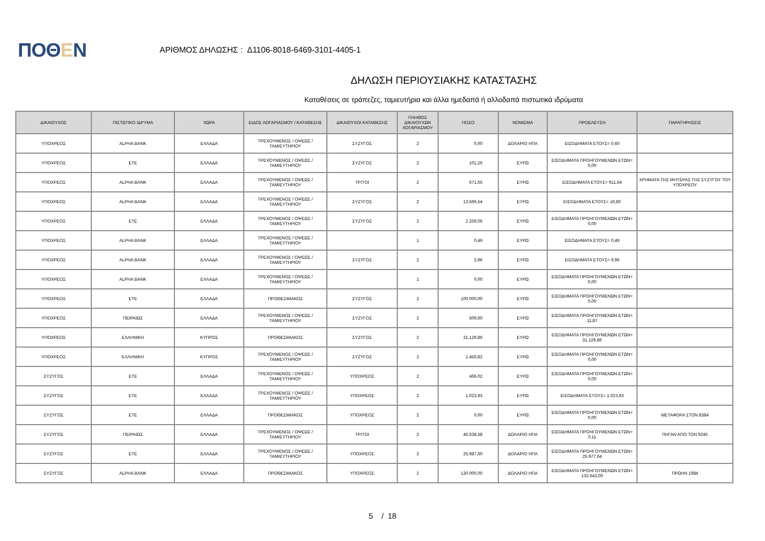ΠΟΘΕΝ
ΑΡΙΘΜΟΣ ΔΗΛΩΣΗΣ : Δ1106-8018-6469-3101-4405-1
ΔΗΛΩΣΗ ΠΕΡΙΟΥΣΙΑΚΗΣ ΚΑΤΑΣΤΑΣΗΣ
Καταθέσεις σε τράπεζες, ταμιευτήρια και άλλα ημεδαπά ή αλλοδαπά πιστωτικά ιδρύματα
| ΔΙΚΑΙΟΥΧΟΣ | ΠΙΣΤΩΤΙΚΟ ΙΔΡΥΜΑ | ΧΩΡΑ | ΕΙΔΟΣ ΛΟΓΑΡΙΑΣΜΟΥ / ΚΑΤΑΘΕΣΗΣ | ΔΙΚΑΙΟΥΧΟΙ ΚΑΤΑΘΕΣΗΣ | ΠΛΗΘΟΣ ΔΙΚΑΙΟΥΧΩΝ ΛΟΓΑΡΙΑΣΜΟΥ | ΠΟΣΟ | ΝΟΜΙΣΜΑ | ΠΡΟΕΛΕΥΣΗ | ΠΑΡΑΤΗΡΗΣΕΙΣ |
| --- | --- | --- | --- | --- | --- | --- | --- | --- | --- |
| ΥΠΟΧΡΕΟΣ | ALPHA BANK | ΕΛΛΑΔΑ | ΤΡΕΧΟΥΜΕΝΟΣ / ΟΨΕΩΣ / ΤΑΜΙΕΥΤΗΡΙΟΥ | ΣΥΖΥΓΟΣ | 2 | 0,00 | ΔΟΛΑΡΙΟ ΗΠΑ | ΕΙΣΟΔΗΜΑΤΑ ΕΤΟΥΣ= 0,60 | |
| ΥΠΟΧΡΕΟΣ | ΕΤΕ | ΕΛΛΑΔΑ | ΤΡΕΧΟΥΜΕΝΟΣ / ΟΨΕΩΣ / ΤΑΜΙΕΥΤΗΡΙΟΥ | ΣΥΖΥΓΟΣ | 2 | 101,26 | ΕΥΡΩ | ΕΙΣΟΔΗΜΑΤΑ ΠΡΟΗΓΟΥΜΕΝΩΝ ΕΤΩΝ= 0,00 | |
| ΥΠΟΧΡΕΟΣ | ALPHA BANK | ΕΛΛΑΔΑ | ΤΡΕΧΟΥΜΕΝΟΣ / ΟΨΕΩΣ / ΤΑΜΙΕΥΤΗΡΙΟΥ | ΤΡΙΤΟΙ | 2 | 671,65 | ΕΥΡΩ | ΕΙΣΟΔΗΜΑΤΑ ΕΤΟΥΣ= 911,64 | ΧΡΗΜΑΤΑ ΤΗΣ ΜΗΤΕΡΑΣ ΤΗΣ ΣΥΖΥΓΟΥ ΤΟΥ ΥΠΟΧΡΕΟΥ |
| ΥΠΟΧΡΕΟΣ | ALPHA BANK | ΕΛΛΑΔΑ | ΤΡΕΧΟΥΜΕΝΟΣ / ΟΨΕΩΣ / ΤΑΜΙΕΥΤΗΡΙΟΥ | ΣΥΖΥΓΟΣ | 2 | 13.596,54 | ΕΥΡΩ | ΕΙΣΟΔΗΜΑΤΑ ΕΤΟΥΣ= 16,80 | |
| ΥΠΟΧΡΕΟΣ | ΕΤΕ | ΕΛΛΑΔΑ | ΤΡΕΧΟΥΜΕΝΟΣ / ΟΨΕΩΣ / ΤΑΜΙΕΥΤΗΡΙΟΥ | ΣΥΖΥΓΟΣ | 2 | 2.259,06 | ΕΥΡΩ | ΕΙΣΟΔΗΜΑΤΑ ΠΡΟΗΓΟΥΜΕΝΩΝ ΕΤΩΝ= 0,00 | |
| ΥΠΟΧΡΕΟΣ | ALPHA BANK | ΕΛΛΑΔΑ | ΤΡΕΧΟΥΜΕΝΟΣ / ΟΨΕΩΣ / ΤΑΜΙΕΥΤΗΡΙΟΥ | | 1 | 0,49 | ΕΥΡΩ | ΕΙΣΟΔΗΜΑΤΑ ΕΤΟΥΣ= 0,49 | |
| ΥΠΟΧΡΕΟΣ | ALPHA BANK | ΕΛΛΑΔΑ | ΤΡΕΧΟΥΜΕΝΟΣ / ΟΨΕΩΣ / ΤΑΜΙΕΥΤΗΡΙΟΥ | ΣΥΖΥΓΟΣ | 2 | 2,96 | ΕΥΡΩ | ΕΙΣΟΔΗΜΑΤΑ ΕΤΟΥΣ= 9,96 | |
| ΥΠΟΧΡΕΟΣ | ALPHA BANK | ΕΛΛΑΔΑ | ΤΡΕΧΟΥΜΕΝΟΣ / ΟΨΕΩΣ / ΤΑΜΙΕΥΤΗΡΙΟΥ | | 1 | 0,00 | ΕΥΡΩ | ΕΙΣΟΔΗΜΑΤΑ ΠΡΟΗΓΟΥΜΕΝΩΝ ΕΤΩΝ= 0,00 | |
| ΥΠΟΧΡΕΟΣ | ΕΤΕ | ΕΛΛΑΔΑ | ΠΡΟΘΕΣΜΙΑΚΟΣ | ΣΥΖΥΓΟΣ | 2 | 100.000,00 | ΕΥΡΩ | ΕΙΣΟΔΗΜΑΤΑ ΠΡΟΗΓΟΥΜΕΝΩΝ ΕΤΩΝ= 0,00 | |
| ΥΠΟΧΡΕΟΣ | ΠΕΙΡΑΙΩΣ | ΕΛΛΑΔΑ | ΤΡΕΧΟΥΜΕΝΟΣ / ΟΨΕΩΣ / ΤΑΜΙΕΥΤΗΡΙΟΥ | ΣΥΖΥΓΟΣ | 2 | 509,60 | ΕΥΡΩ | ΕΙΣΟΔΗΜΑΤΑ ΠΡΟΗΓΟΥΜΕΝΩΝ ΕΤΩΝ= 11,87 | |
| ΥΠΟΧΡΕΟΣ | ΕΛΛΗΝΙΚΗ | ΚΥΠΡΟΣ | ΠΡΟΘΕΣΜΙΑΚΟΣ | ΣΥΖΥΓΟΣ | 2 | 31.129,86 | ΕΥΡΩ | ΕΙΣΟΔΗΜΑΤΑ ΠΡΟΗΓΟΥΜΕΝΩΝ ΕΤΩΝ= 31.129,86 | |
| ΥΠΟΧΡΕΟΣ | ΕΛΛΗΝΙΚΗ | ΚΥΠΡΟΣ | ΤΡΕΧΟΥΜΕΝΟΣ / ΟΨΕΩΣ / ΤΑΜΙΕΥΤΗΡΙΟΥ | ΣΥΖΥΓΟΣ | 2 | 1.450,82 | ΕΥΡΩ | ΕΙΣΟΔΗΜΑΤΑ ΠΡΟΗΓΟΥΜΕΝΩΝ ΕΤΩΝ= 0,00 | |
| ΣΥΖΥΓΟΣ | ΕΤΕ | ΕΛΛΑΔΑ | ΤΡΕΧΟΥΜΕΝΟΣ / ΟΨΕΩΣ / ΤΑΜΙΕΥΤΗΡΙΟΥ | ΥΠΟΧΡΕΟΣ | 2 | 466,02 | ΕΥΡΩ | ΕΙΣΟΔΗΜΑΤΑ ΠΡΟΗΓΟΥΜΕΝΩΝ ΕΤΩΝ= 0,00 | |
| ΣΥΖΥΓΟΣ | ΕΤΕ | ΕΛΛΑΔΑ | ΤΡΕΧΟΥΜΕΝΟΣ / ΟΨΕΩΣ / ΤΑΜΙΕΥΤΗΡΙΟΥ | ΥΠΟΧΡΕΟΣ | 2 | 1.023,93 | ΕΥΡΩ | ΕΙΣΟΔΗΜΑΤΑ ΕΤΟΥΣ= 1.023,93 | |
| ΣΥΖΥΓΟΣ | ΕΤΕ | ΕΛΛΑΔΑ | ΠΡΟΘΕΣΜΙΑΚΟΣ | ΥΠΟΧΡΕΟΣ | 2 | 0,00 | ΕΥΡΩ | ΕΙΣΟΔΗΜΑΤΑ ΠΡΟΗΓΟΥΜΕΝΩΝ ΕΤΩΝ= 0,00 | ΜΕΤΑΦΟΡΑ ΣΤΟΝ 8384 |
| ΣΥΖΥΓΟΣ | ΠΕΙΡΑΙΩΣ | ΕΛΛΑΔΑ | ΤΡΕΧΟΥΜΕΝΟΣ / ΟΨΕΩΣ / ΤΑΜΙΕΥΤΗΡΙΟΥ | ΤΡΙΤΟΙ | 2 | 45.638,58 | ΔΟΛΑΡΙΟ ΗΠΑ | ΕΙΣΟΔΗΜΑΤΑ ΠΡΟΗΓΟΥΜΕΝΩΝ ΕΤΩΝ= 0,11 | ΠΗΓΑΝ ΑΠΟ ΤΟΝ 9245 |
| ΣΥΖΥΓΟΣ | ΕΤΕ | ΕΛΛΑΔΑ | ΤΡΕΧΟΥΜΕΝΟΣ / ΟΨΕΩΣ / ΤΑΜΙΕΥΤΗΡΙΟΥ | ΥΠΟΧΡΕΟΣ | 2 | 25.987,60 | ΔΟΛΑΡΙΟ ΗΠΑ | ΕΙΣΟΔΗΜΑΤΑ ΠΡΟΗΓΟΥΜΕΝΩΝ ΕΤΩΝ= 25.977,64 | |
| ΣΥΖΥΓΟΣ | ALPHA BANK | ΕΛΛΑΔΑ | ΠΡΟΘΕΣΜΙΑΚΟΣ | ΥΠΟΧΡΕΟΣ | 2 | 130.000,00 | ΔΟΛΑΡΙΟ ΗΠΑ | ΕΙΣΟΔΗΜΑΤΑ ΠΡΟΗΓΟΥΜΕΝΩΝ ΕΤΩΝ= 132.643,00 | ΠΡΩΗΝ 1984 |
5 / 18